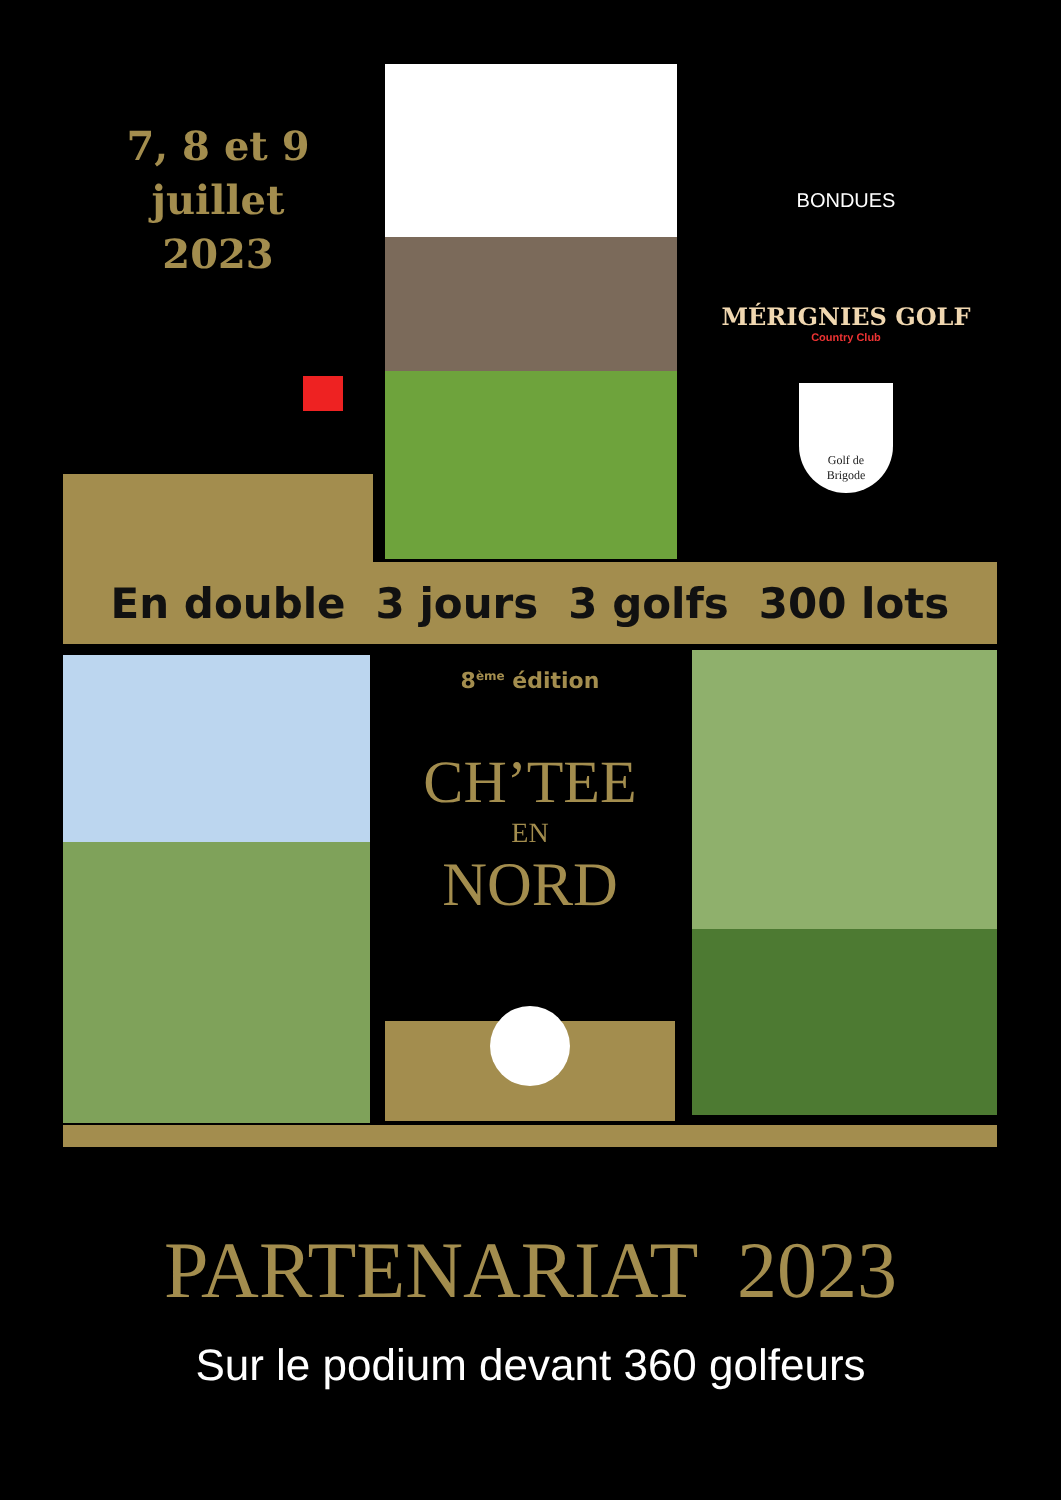7, 8 et 9
juillet
2023
BONDUES
MÉRIGNIES GOLF
Country Club
Golf de
Brigode
En double 3 jours 3 golfs 300 lots
8<sup>ème</sup> édition
CH’TEE
EN
NORD
PARTENARIAT 2023
Sur le podium devant 360 golfeurs